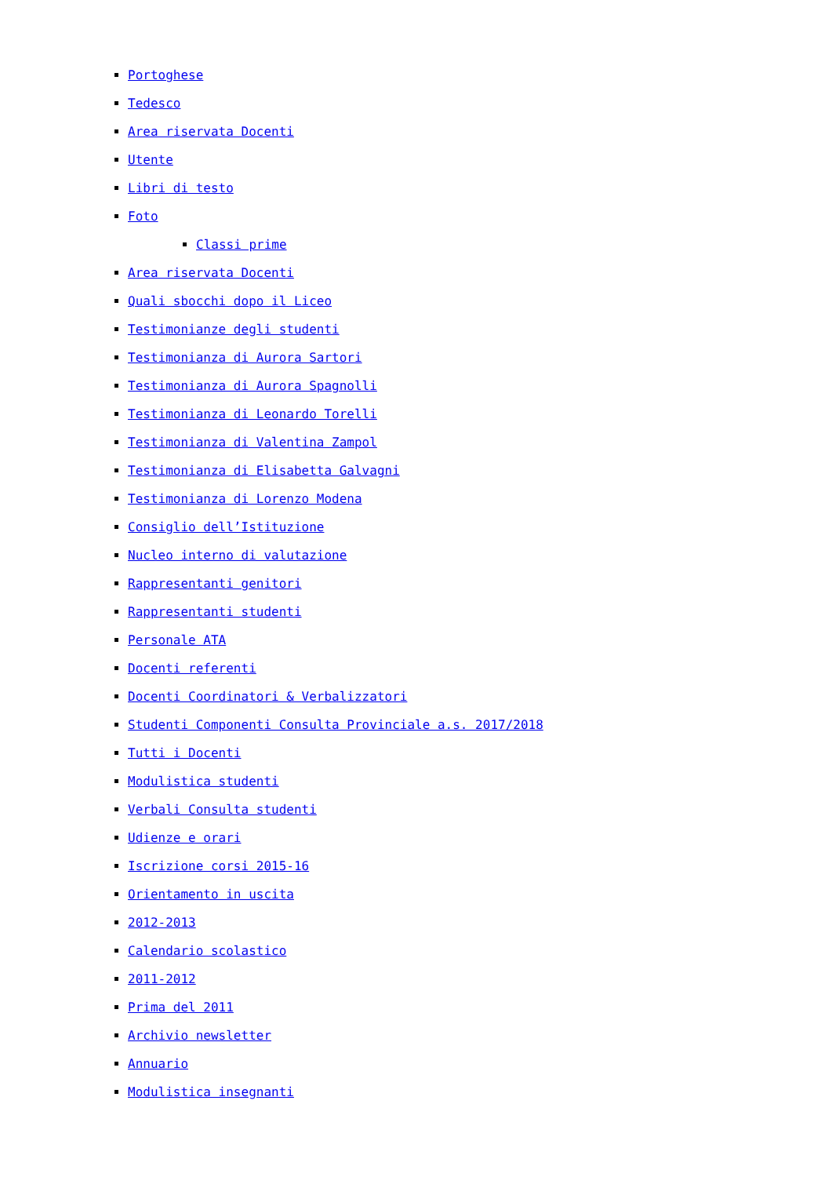Portoghese
Tedesco
Area riservata Docenti
Utente
Libri di testo
Foto
Classi prime
Area riservata Docenti
Quali sbocchi dopo il Liceo
Testimonianze degli studenti
Testimonianza di Aurora Sartori
Testimonianza di Aurora Spagnolli
Testimonianza di Leonardo Torelli
Testimonianza di Valentina Zampol
Testimonianza di Elisabetta Galvagni
Testimonianza di Lorenzo Modena
Consiglio dell’Istituzione
Nucleo interno di valutazione
Rappresentanti genitori
Rappresentanti studenti
Personale ATA
Docenti referenti
Docenti Coordinatori & Verbalizzatori
Studenti Componenti Consulta Provinciale a.s. 2017/2018
Tutti i Docenti
Modulistica studenti
Verbali Consulta studenti
Udienze e orari
Iscrizione corsi 2015-16
Orientamento in uscita
2012-2013
Calendario scolastico
2011-2012
Prima del 2011
Archivio newsletter
Annuario
Modulistica insegnanti